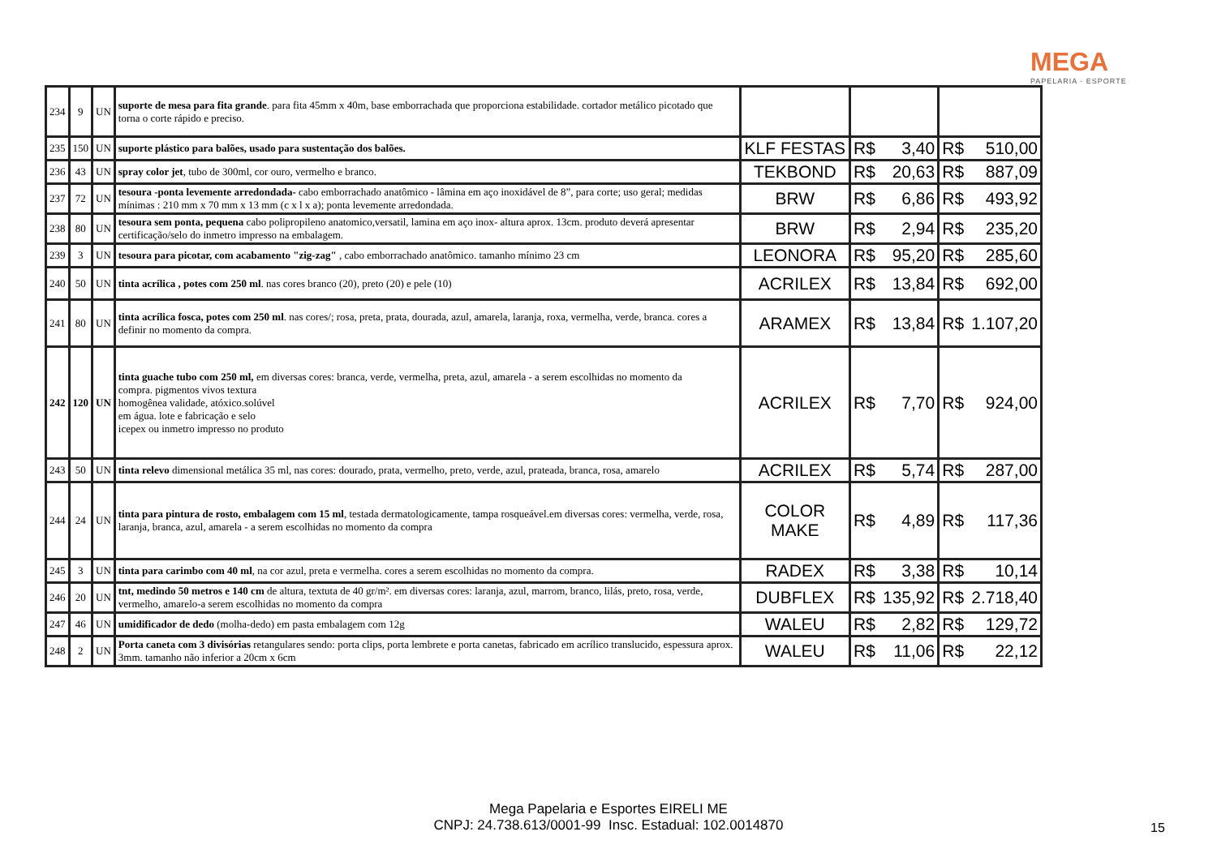MEGA
PAPELARIA · ESPORTE
| 234 | 9 | UN | suporte de mesa para fita grande . para fita 45mm x 40m, base emborrachada que proporciona estabilidade. cortador metálico picotado que torna o corte rápido e preciso. | | | | | |
| 235 | 150 | UN | suporte plástico para balões, usado para sustentação dos balões. | KLF FESTAS | R$ | 3,40 | R$ | 510,00 |
| 236 | 43 | UN | spray color jet , tubo de 300ml, cor ouro, vermelho e branco. | TEKBOND | R$ | 20,63 | R$ | 887,09 |
| 237 | 72 | UN | tesoura -ponta levemente arredondada- cabo emborrachado anatômico - lâmina em aço inoxidável de 8”, para corte; uso geral; medidas mínimas : 210 mm x 70 mm x 13 mm (c x l x a); ponta levemente arredondada. | BRW | R$ | 6,86 | R$ | 493,92 |
| 238 | 80 | UN | tesoura sem ponta, pequena cabo polipropileno anatomico,versatil, lamina em aço inox- altura aprox. 13cm. produto deverá apresentar certificação/selo do inmetro impresso na embalagem. | BRW | R$ | 2,94 | R$ | 235,20 |
| 239 | 3 | UN | tesoura para picotar, com acabamento "zig-zag" , cabo emborrachado anatômico. tamanho mínimo 23 cm | LEONORA | R$ | 95,20 | R$ | 285,60 |
| 240 | 50 | UN | tinta acrílica , potes com 250 ml . nas cores branco (20), preto (20) e pele (10) | ACRILEX | R$ | 13,84 | R$ | 692,00 |
| 241 | 80 | UN | tinta acrílica fosca, potes com 250 ml . nas cores/; rosa, preta, prata, dourada, azul, amarela, laranja, roxa, vermelha, verde, branca. cores a definir no momento da compra. | ARAMEX | R$ | 13,84 | R$ | 1.107,20 |
| 242 | 120 | UN | tinta guache tubo com 250 ml, em diversas cores: branca, verde, vermelha, preta, azul, amarela - a serem escolhidas no momento da compra. pigmentos vivos textura homogênea validade, atóxico.solúvel em água. lote e fabricação e selo icepex ou inmetro impresso no produto | ACRILEX | R$ | 7,70 | R$ | 924,00 |
| 243 | 50 | UN | tinta relevo dimensional metálica 35 ml, nas cores: dourado, prata, vermelho, preto, verde, azul, prateada, branca, rosa, amarelo | ACRILEX | R$ | 5,74 | R$ | 287,00 |
| 244 | 24 | UN | tinta para pintura de rosto, embalagem com 15 ml , testada dermatologicamente, tampa rosqueável.em diversas cores: vermelha, verde, rosa, laranja, branca, azul, amarela - a serem escolhidas no momento da compra | COLOR MAKE | R$ | 4,89 | R$ | 117,36 |
| 245 | 3 | UN | tinta para carimbo com 40 ml , na cor azul, preta e vermelha. cores a serem escolhidas no momento da compra. | RADEX | R$ | 3,38 | R$ | 10,14 |
| 246 | 20 | UN | tnt, medindo 50 metros e 140 cm de altura, textuta de 40 gr/m². em diversas cores: laranja, azul, marrom, branco, lilás, preto, rosa, verde, vermelho, amarelo-a serem escolhidas no momento da compra | DUBFLEX | R$ | 135,92 | R$ | 2.718,40 |
| 247 | 46 | UN | umidificador de dedo (molha-dedo) em pasta embalagem com 12g | WALEU | R$ | 2,82 | R$ | 129,72 |
| 248 | 2 | UN | Porta caneta com 3 divisórias retangulares sendo: porta clips, porta lembrete e porta canetas, fabricado em acrílico translucido, espessura aprox. 3mm. tamanho não inferior a 20cm x 6cm | WALEU | R$ | 11,06 | R$ | 22,12 |
Mega Papelaria e Esportes EIRELI ME
CNPJ: 24.738.613/0001-99 Insc. Estadual: 102.0014870
15